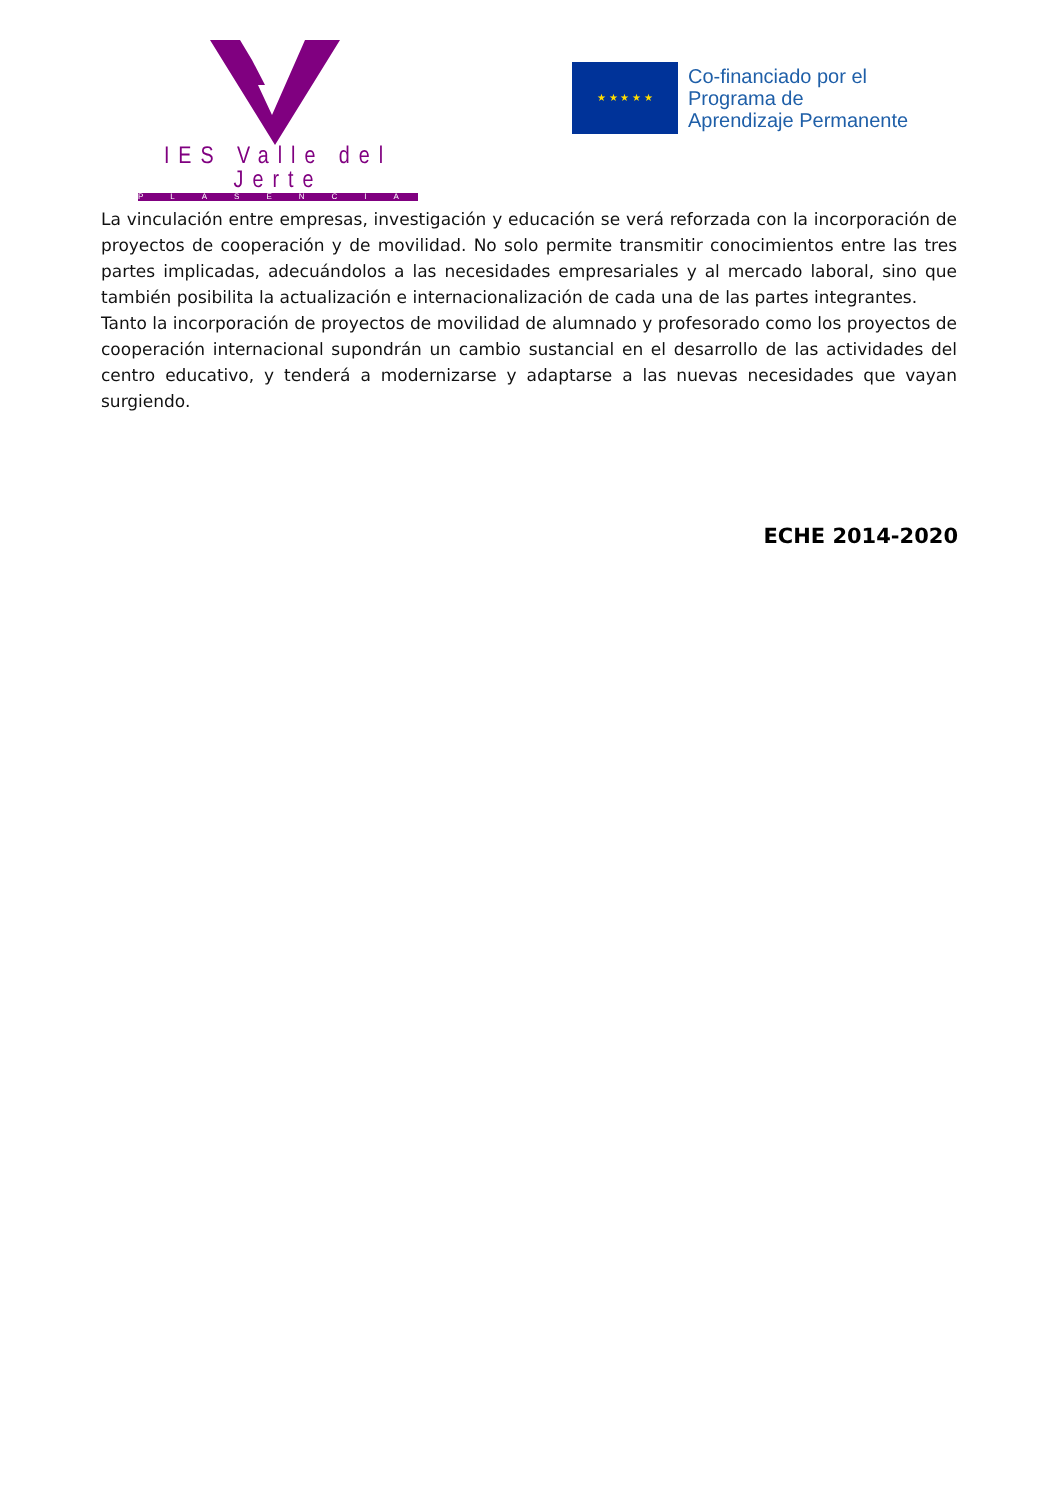IES Valle del Jerte
PLASENCIA
★ ★ ★ ★ ★
Co-financiado por el
Programa de
Aprendizaje Permanente
La vinculación entre empresas, investigación y educación se verá reforzada con la incorporación de proyectos de cooperación y de movilidad. No solo permite transmitir conocimientos entre las tres partes implicadas, adecuándolos a las necesidades empresariales y al mercado laboral, sino que también posibilita la actualización e internacionalización de cada una de las partes integrantes.
Tanto la incorporación de proyectos de movilidad de alumnado y profesorado como los proyectos de cooperación internacional supondrán un cambio sustancial en el desarrollo de las actividades del centro educativo, y tenderá a modernizarse y adaptarse a las nuevas necesidades que vayan surgiendo.
ECHE 2014-2020